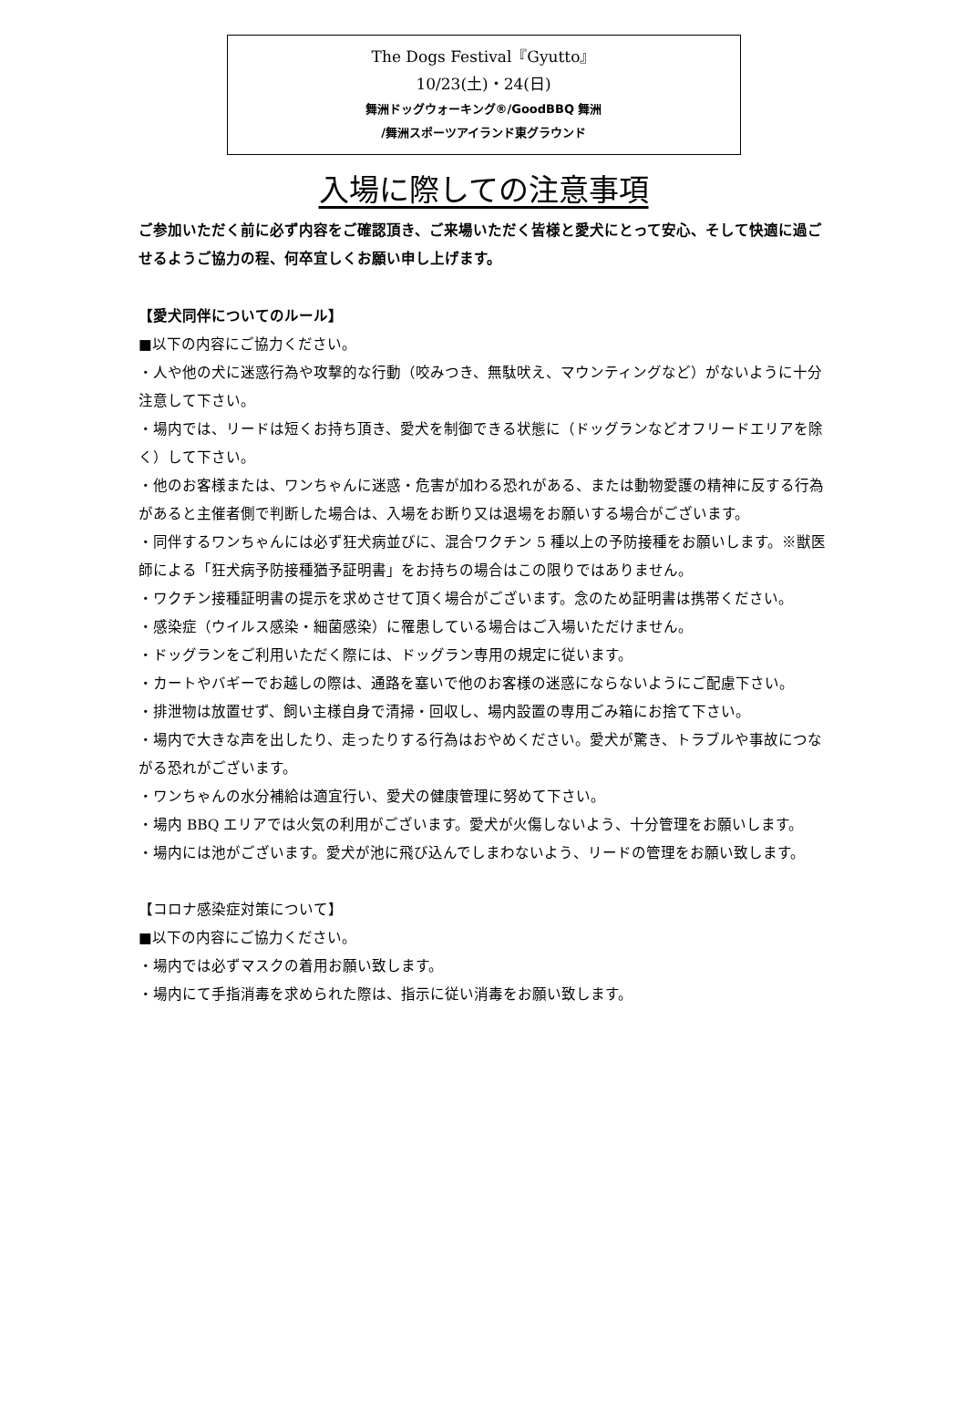The Dogs Festival『Gyutto』
10/23(土)・24(日)
舞洲ドッグウォーキング®/GoodBBQ 舞洲
/舞洲スポーツアイランド東グラウンド
入場に際しての注意事項
ご参加いただく前に必ず内容をご確認頂き、ご来場いただく皆様と愛犬にとって安心、そして快適に過ごせるようご協力の程、何卒宜しくお願い申し上げます。
【愛犬同伴についてのルール】
■以下の内容にご協力ください。
・人や他の犬に迷惑行為や攻撃的な行動（咬みつき、無駄吠え、マウンティングなど）がないように十分注意して下さい。
・場内では、リードは短くお持ち頂き、愛犬を制御できる状態に（ドッグランなどオフリードエリアを除く）して下さい。
・他のお客様または、ワンちゃんに迷惑・危害が加わる恐れがある、または動物愛護の精神に反する行為があると主催者側で判断した場合は、入場をお断り又は退場をお願いする場合がございます。
・同伴するワンちゃんには必ず狂犬病並びに、混合ワクチン 5 種以上の予防接種をお願いします。※獣医師による「狂犬病予防接種猶予証明書」をお持ちの場合はこの限りではありません。
・ワクチン接種証明書の提示を求めさせて頂く場合がございます。念のため証明書は携帯ください。
・感染症（ウイルス感染・細菌感染）に罹患している場合はご入場いただけません。
・ドッグランをご利用いただく際には、ドッグラン専用の規定に従います。
・カートやバギーでお越しの際は、通路を塞いで他のお客様の迷惑にならないようにご配慮下さい。
・排泄物は放置せず、飼い主様自身で清掃・回収し、場内設置の専用ごみ箱にお捨て下さい。
・場内で大きな声を出したり、走ったりする行為はおやめください。愛犬が驚き、トラブルや事故につながる恐れがございます。
・ワンちゃんの水分補給は適宜行い、愛犬の健康管理に努めて下さい。
・場内 BBQ エリアでは火気の利用がございます。愛犬が火傷しないよう、十分管理をお願いします。
・場内には池がございます。愛犬が池に飛び込んでしまわないよう、リードの管理をお願い致します。
【コロナ感染症対策について】
■以下の内容にご協力ください。
・場内では必ずマスクの着用お願い致します。
・場内にて手指消毒を求められた際は、指示に従い消毒をお願い致します。